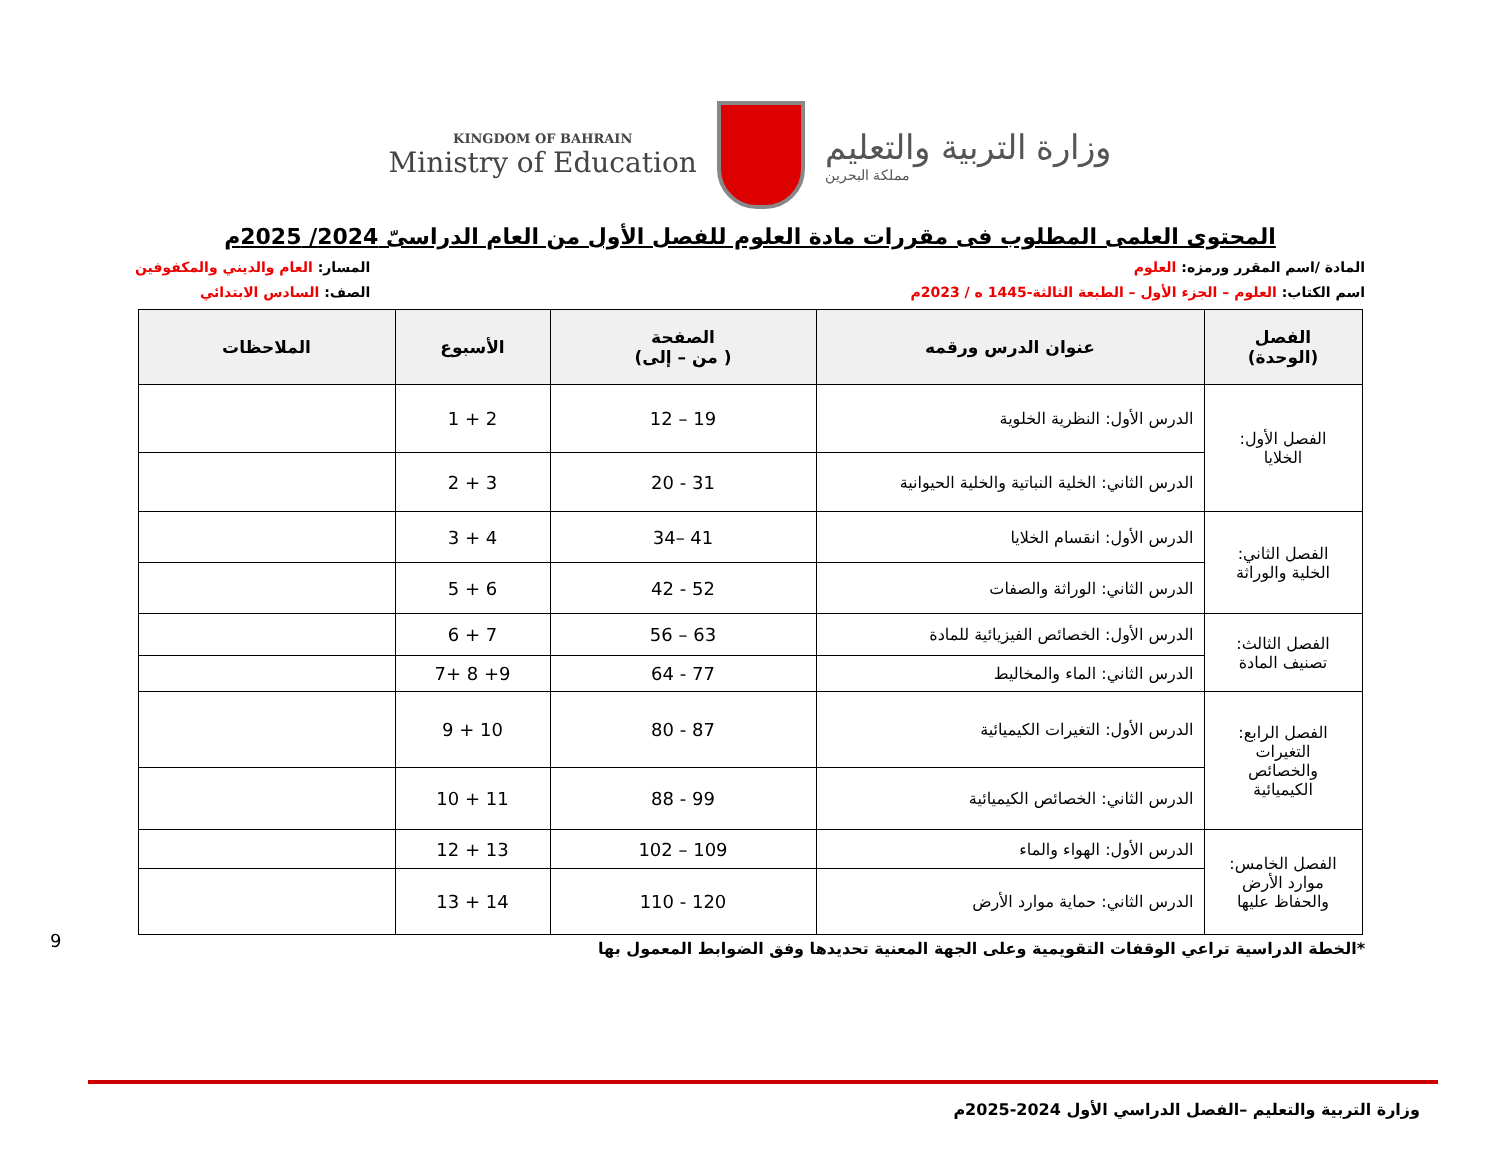KINGDOM OF BAHRAIN
Ministry of Education
وزارة التربية والتعليم
مملكة البحرين
المحتوى العلمى المطلوب فى مقررات مادة العلوم للفصل الأول من العام الدراسىّ 2024/ 2025م
المادة /اسم المقرر ورمزه: العلوم
اسم الكتاب: العلوم – الجزء الأول – الطبعة الثالثة-1445 ه / 2023م
المسار: العام والديني والمكفوفين
الصف: السادس الابتدائي
| الفصل (الوحدة) | عنوان الدرس ورقمه | الصفحة ( من – إلى) | الأسبوع | الملاحظات |
| --- | --- | --- | --- | --- |
| الفصل الأول: الخلايا | الدرس الأول: النظرية الخلوية | 19 – 12 | 2 + 1 | |
| | الدرس الثاني: الخلية النباتية والخلية الحيوانية | 31 - 20 | 3 + 2 | |
| الفصل الثاني: الخلية والوراثة | الدرس الأول: انقسام الخلايا | 41 –34 | 4 + 3 | |
| | الدرس الثاني: الوراثة والصفات | 52 - 42 | 6 + 5 | |
| الفصل الثالث: تصنيف المادة | الدرس الأول: الخصائص الفيزيائية للمادة | 63 – 56 | 7 + 6 | |
| | الدرس الثاني: الماء والمخاليط | 77 - 64 | 9+ 8 +7 | |
| الفصل الرابع: التغيرات والخصائص الكيميائية | الدرس الأول: التغيرات الكيميائية | 87 - 80 | 10 + 9 | |
| | الدرس الثاني: الخصائص الكيميائية | 99 - 88 | 11 + 10 | |
| الفصل الخامس: موارد الأرض والحفاظ عليها | الدرس الأول: الهواء والماء | 109 – 102 | 13 + 12 | |
| | الدرس الثاني: حماية موارد الأرض | 120 - 110 | 14 + 13 | |
*الخطة الدراسية تراعي الوقفات التقويمية وعلى الجهة المعنية تحديدها وفق الضوابط المعمول بها
9
وزارة التربية والتعليم –الفصل الدراسي الأول 2024-2025م